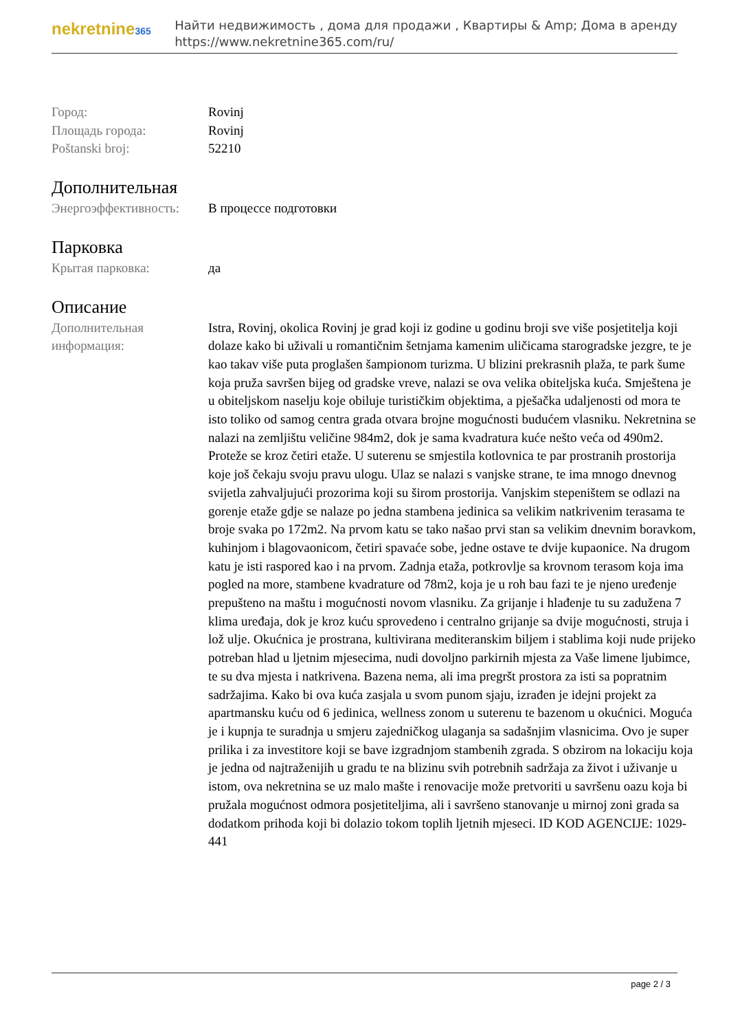nekretnine365
Найти недвижимость , дома для продажи , Квартиры & Amp; Дома в аренду
https://www.nekretnine365.com/ru/
| Город: | Rovinj |
| Площадь города: | Rovinj |
| Poštanski broj: | 52210 |
Дополнительная
| Энергоэффективность: | В процессе подготовки |
Парковка
| Крытая парковка: | да |
Описание
| Дополнительная информация: | Istra, Rovinj, okolica Rovinj je grad koji iz godine u godinu broji sve više posjetitelja koji dolaze kako bi uživali u romantičnim šetnjama kamenim uličicama starogradske jezgre, te je kao takav više puta proglašen šampionom turizma. U blizini prekrasnih plaža, te park šume koja pruža savršen bijeg od gradske vreve, nalazi se ova velika obiteljska kuća. Smještena je u obiteljskom naselju koje obiluje turističkim objektima, a pješačka udaljenosti od mora te isto toliko od samog centra grada otvara brojne mogućnosti budućem vlasniku. Nekretnina se nalazi na zemljištu veličine 984m2, dok je sama kvadratura kuće nešto veća od 490m2. Proteže se kroz četiri etaže. U suterenu se smjestila kotlovnica te par prostranih prostorija koje još čekaju svoju pravu ulogu. Ulaz se nalazi s vanjske strane, te ima mnogo dnevnog svijetla zahvaljujući prozorima koji su širom prostorija. Vanjskim stepeništem se odlazi na gorenje etaže gdje se nalaze po jedna stambena jedinica sa velikim natkrivenim terasama te broje svaka po 172m2. Na prvom katu se tako našao prvi stan sa velikim dnevnim boravkom, kuhinjom i blagovaonicom, četiri spavaće sobe, jedne ostave te dvije kupaonice. Na drugom katu je isti raspored kao i na prvom. Zadnja etaža, potkrovlje sa krovnom terasom koja ima pogled na more, stambene kvadrature od 78m2, koja je u roh bau fazi te je njeno uređenje prepušteno na maštu i mogućnosti novom vlasniku. Za grijanje i hlađenje tu su zadužena 7 klima uređaja, dok je kroz kuću sprovedeno i centralno grijanje sa dvije mogućnosti, struja i lož ulje. Okućnica je prostrana, kultivirana mediteranskim biljem i stablima koji nude prijeko potreban hlad u ljetnim mjesecima, nudi dovoljno parkirnih mjesta za Vaše limene ljubimce, te su dva mjesta i natkrivena. Bazena nema, ali ima pregršt prostora za isti sa popratnim sadržajima. Kako bi ova kuća zasjala u svom punom sjaju, izrađen je idejni projekt za apartmansku kuću od 6 jedinica, wellness zonom u suterenu te bazenom u okućnici. Moguća je i kupnja te suradnja u smjeru zajedničkog ulaganja sa sadašnjim vlasnicima. Ovo je super prilika i za investitore koji se bave izgradnjom stambenih zgrada. S obzirom na lokaciju koja je jedna od najtraženijih u gradu te na blizinu svih potrebnih sadržaja za život i uživanje u istom, ova nekretnina se uz malo mašte i renovacije može pretvoriti u savršenu oazu koja bi pružala mogućnost odmora posjetiteljima, ali i savršeno stanovanje u mirnoj zoni grada sa dodatkom prihoda koji bi dolazio tokom toplih ljetnih mjeseci. ID KOD AGENCIJE: 1029-441 |
page 2 / 3